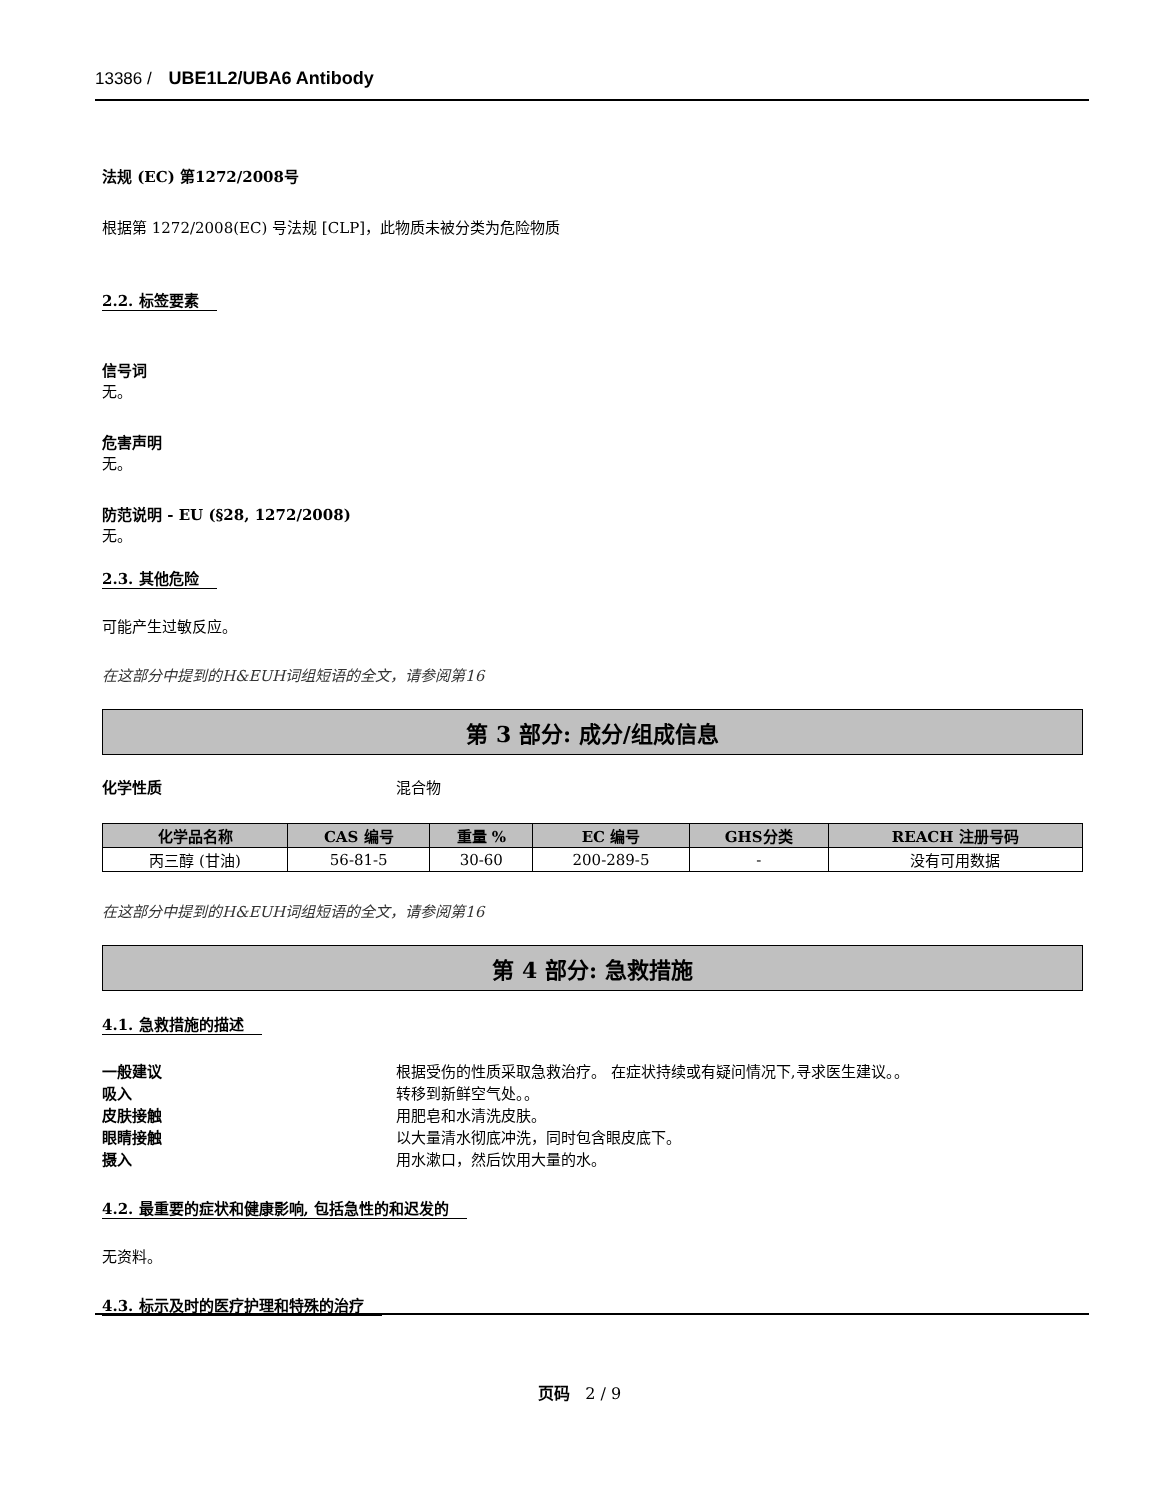13386 / UBE1L2/UBA6 Antibody
法规 (EC) 第1272/2008号
根据第 1272/2008(EC) 号法规 [CLP]，此物质未被分类为危险物质
2.2. 标签要素
信号词
无。
危害声明
无。
防范说明 - EU (§28, 1272/2008)
无。
2.3. 其他危险
可能产生过敏反应。
在这部分中提到的H&EUH词组短语的全文，请参阅第16
第 3 部分: 成分/组成信息
化学性质 混合物
| 化学品名称 | CAS 编号 | 重量 % | EC 编号 | GHS分类 | REACH 注册号码 |
| --- | --- | --- | --- | --- | --- |
| 丙三醇 (甘油) | 56-81-5 | 30-60 | 200-289-5 | - | 没有可用数据 |
在这部分中提到的H&EUH词组短语的全文，请参阅第16
第 4 部分: 急救措施
4.1. 急救措施的描述
一般建议 根据受伤的性质采取急救治疗。 在症状持续或有疑问情况下,寻求医生建议。。
吸入 转移到新鲜空气处。。
皮肤接触 用肥皂和水清洗皮肤。
眼睛接触 以大量清水彻底冲洗，同时包含眼皮底下。
摄入 用水漱口，然后饮用大量的水。
4.2. 最重要的症状和健康影响, 包括急性的和迟发的
无资料。
4.3. 标示及时的医疗护理和特殊的治疗
页码 2 / 9